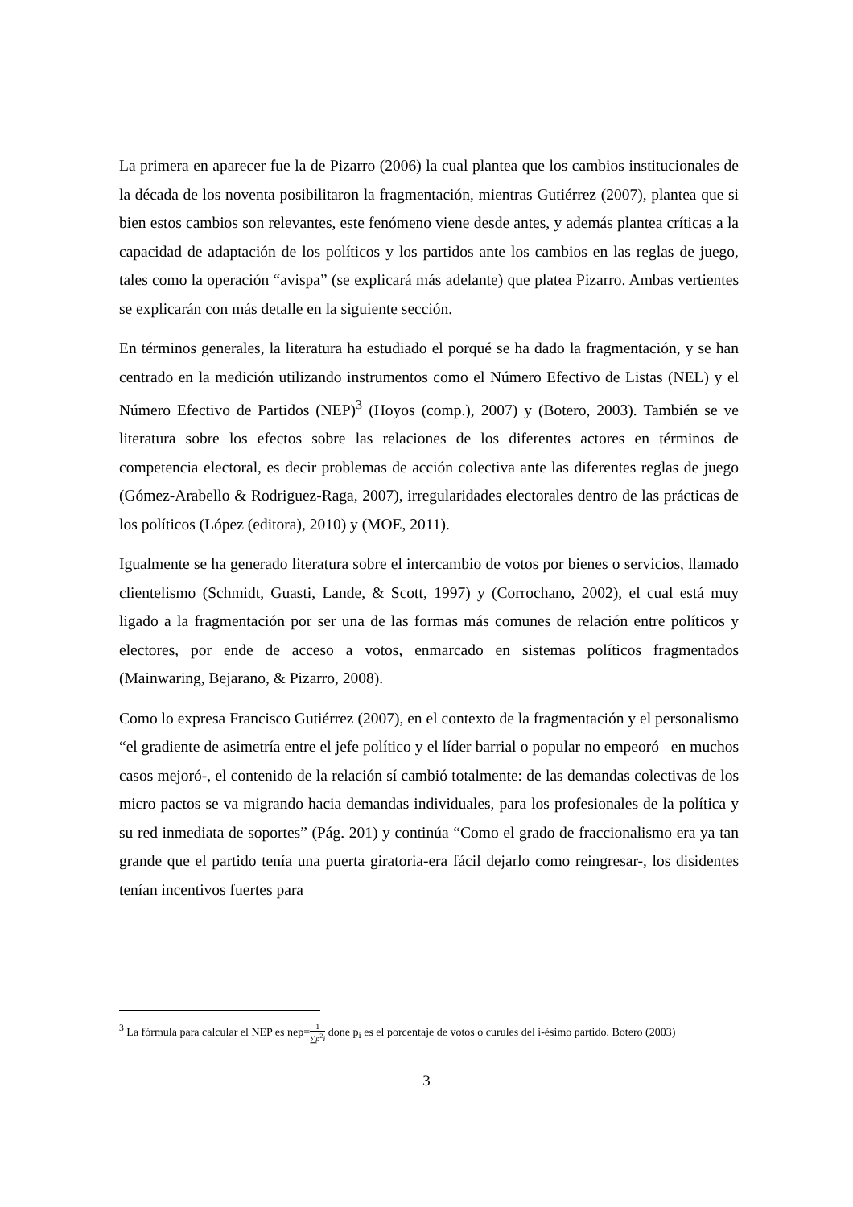La primera en aparecer fue la de Pizarro (2006) la cual plantea que los cambios institucionales de la década de los noventa posibilitaron la fragmentación, mientras Gutiérrez (2007), plantea que si bien estos cambios son relevantes, este fenómeno viene desde antes, y además plantea críticas a la capacidad de adaptación de los políticos y los partidos ante los cambios en las reglas de juego, tales como la operación “avispa” (se explicará más adelante) que platea Pizarro. Ambas vertientes se explicarán con más detalle en la siguiente sección.
En términos generales, la literatura ha estudiado el porqué se ha dado la fragmentación, y se han centrado en la medición utilizando instrumentos como el Número Efectivo de Listas (NEL) y el Número Efectivo de Partidos (NEP)<sup>3</sup> (Hoyos (comp.), 2007) y (Botero, 2003). También se ve literatura sobre los efectos sobre las relaciones de los diferentes actores en términos de competencia electoral, es decir problemas de acción colectiva ante las diferentes reglas de juego (Gómez-Arabello & Rodriguez-Raga, 2007), irregularidades electorales dentro de las prácticas de los políticos (López (editora), 2010) y (MOE, 2011).
Igualmente se ha generado literatura sobre el intercambio de votos por bienes o servicios, llamado clientelismo (Schmidt, Guasti, Lande, & Scott, 1997) y (Corrochano, 2002), el cual está muy ligado a la fragmentación por ser una de las formas más comunes de relación entre políticos y electores, por ende de acceso a votos, enmarcado en sistemas políticos fragmentados (Mainwaring, Bejarano, & Pizarro, 2008).
Como lo expresa Francisco Gutiérrez (2007), en el contexto de la fragmentación y el personalismo “el gradiente de asimetría entre el jefe político y el líder barrial o popular no empeoró –en muchos casos mejoró-, el contenido de la relación sí cambió totalmente: de las demandas colectivas de los micro pactos se va migrando hacia demandas individuales, para los profesionales de la política y su red inmediata de soportes” (Pág. 201) y continúa “Como el grado de fraccionalismo era ya tan grande que el partido tenía una puerta giratoria-era fácil dejarlo como reingresar-, los disidentes tenían incentivos fuertes para
<sup>3</sup> La fórmula para calcular el NEP es nep=1 ∑p<sup>2</sup>i done p<sub>i</sub> es el porcentaje de votos o curules del i-ésimo partido. Botero (2003)
3